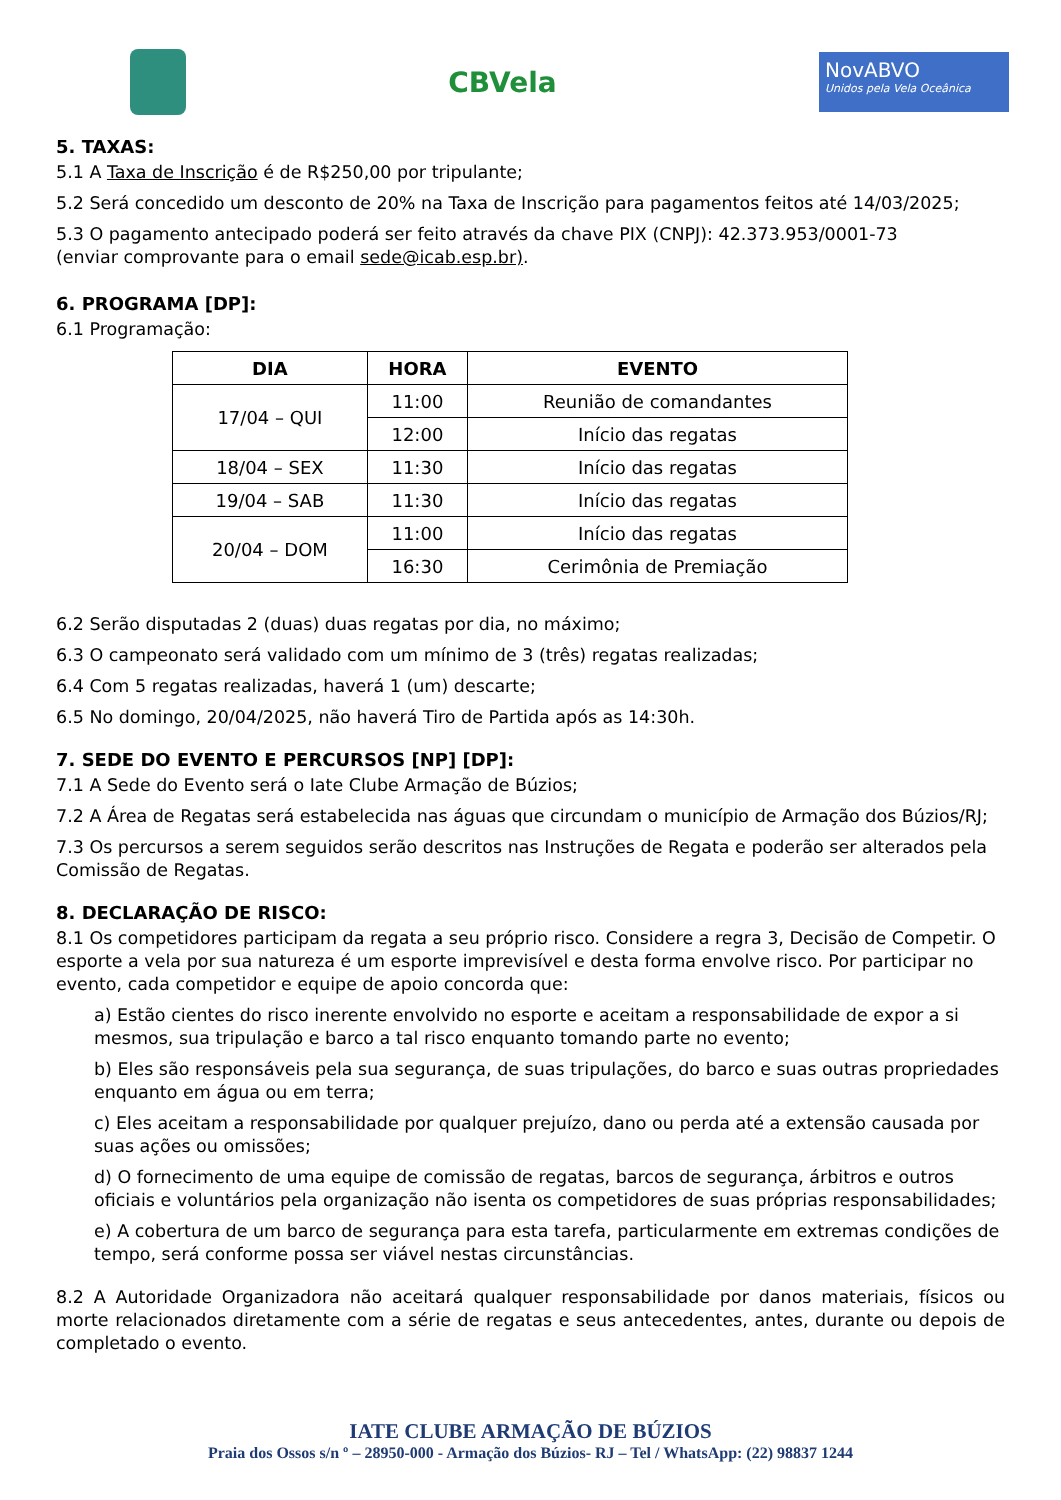CBVela
NovABVO
Unidos pela Vela Oceânica
5. TAXAS:
5.1 A Taxa de Inscrição é de R$250,00 por tripulante;
5.2 Será concedido um desconto de 20% na Taxa de Inscrição para pagamentos feitos até 14/03/2025;
5.3 O pagamento antecipado poderá ser feito através da chave PIX (CNPJ): 42.373.953/0001-73
(enviar comprovante para o email sede@icab.esp.br).
6. PROGRAMA [DP]:
6.1 Programação:
| DIA | HORA | EVENTO |
| --- | --- | --- |
| 17/04 – QUI | 11:00 | Reunião de comandantes |
| | 12:00 | Início das regatas |
| 18/04 – SEX | 11:30 | Início das regatas |
| 19/04 – SAB | 11:30 | Início das regatas |
| 20/04 – DOM | 11:00 | Início das regatas |
| | 16:30 | Cerimônia de Premiação |
6.2 Serão disputadas 2 (duas) duas regatas por dia, no máximo;
6.3 O campeonato será validado com um mínimo de 3 (três) regatas realizadas;
6.4 Com 5 regatas realizadas, haverá 1 (um) descarte;
6.5 No domingo, 20/04/2025, não haverá Tiro de Partida após as 14:30h.
7. SEDE DO EVENTO E PERCURSOS [NP] [DP]:
7.1 A Sede do Evento será o Iate Clube Armação de Búzios;
7.2 A Área de Regatas será estabelecida nas águas que circundam o município de Armação dos Búzios/RJ;
7.3 Os percursos a serem seguidos serão descritos nas Instruções de Regata e poderão ser alterados pela Comissão de Regatas.
8. DECLARAÇÃO DE RISCO:
8.1 Os competidores participam da regata a seu próprio risco. Considere a regra 3, Decisão de Competir. O esporte a vela por sua natureza é um esporte imprevisível e desta forma envolve risco. Por participar no evento, cada competidor e equipe de apoio concorda que:
a) Estão cientes do risco inerente envolvido no esporte e aceitam a responsabilidade de expor a si mesmos, sua tripulação e barco a tal risco enquanto tomando parte no evento;
b) Eles são responsáveis pela sua segurança, de suas tripulações, do barco e suas outras propriedades enquanto em água ou em terra;
c) Eles aceitam a responsabilidade por qualquer prejuízo, dano ou perda até a extensão causada por suas ações ou omissões;
d) O fornecimento de uma equipe de comissão de regatas, barcos de segurança, árbitros e outros oficiais e voluntários pela organização não isenta os competidores de suas próprias responsabilidades;
e) A cobertura de um barco de segurança para esta tarefa, particularmente em extremas condições de tempo, será conforme possa ser viável nestas circunstâncias.
8.2 A Autoridade Organizadora não aceitará qualquer responsabilidade por danos materiais, físicos ou morte relacionados diretamente com a série de regatas e seus antecedentes, antes, durante ou depois de completado o evento.
IATE CLUBE ARMAÇÃO DE BÚZIOS
Praia dos Ossos s/n º – 28950-000 - Armação dos Búzios- RJ – Tel / WhatsApp: (22) 98837 1244